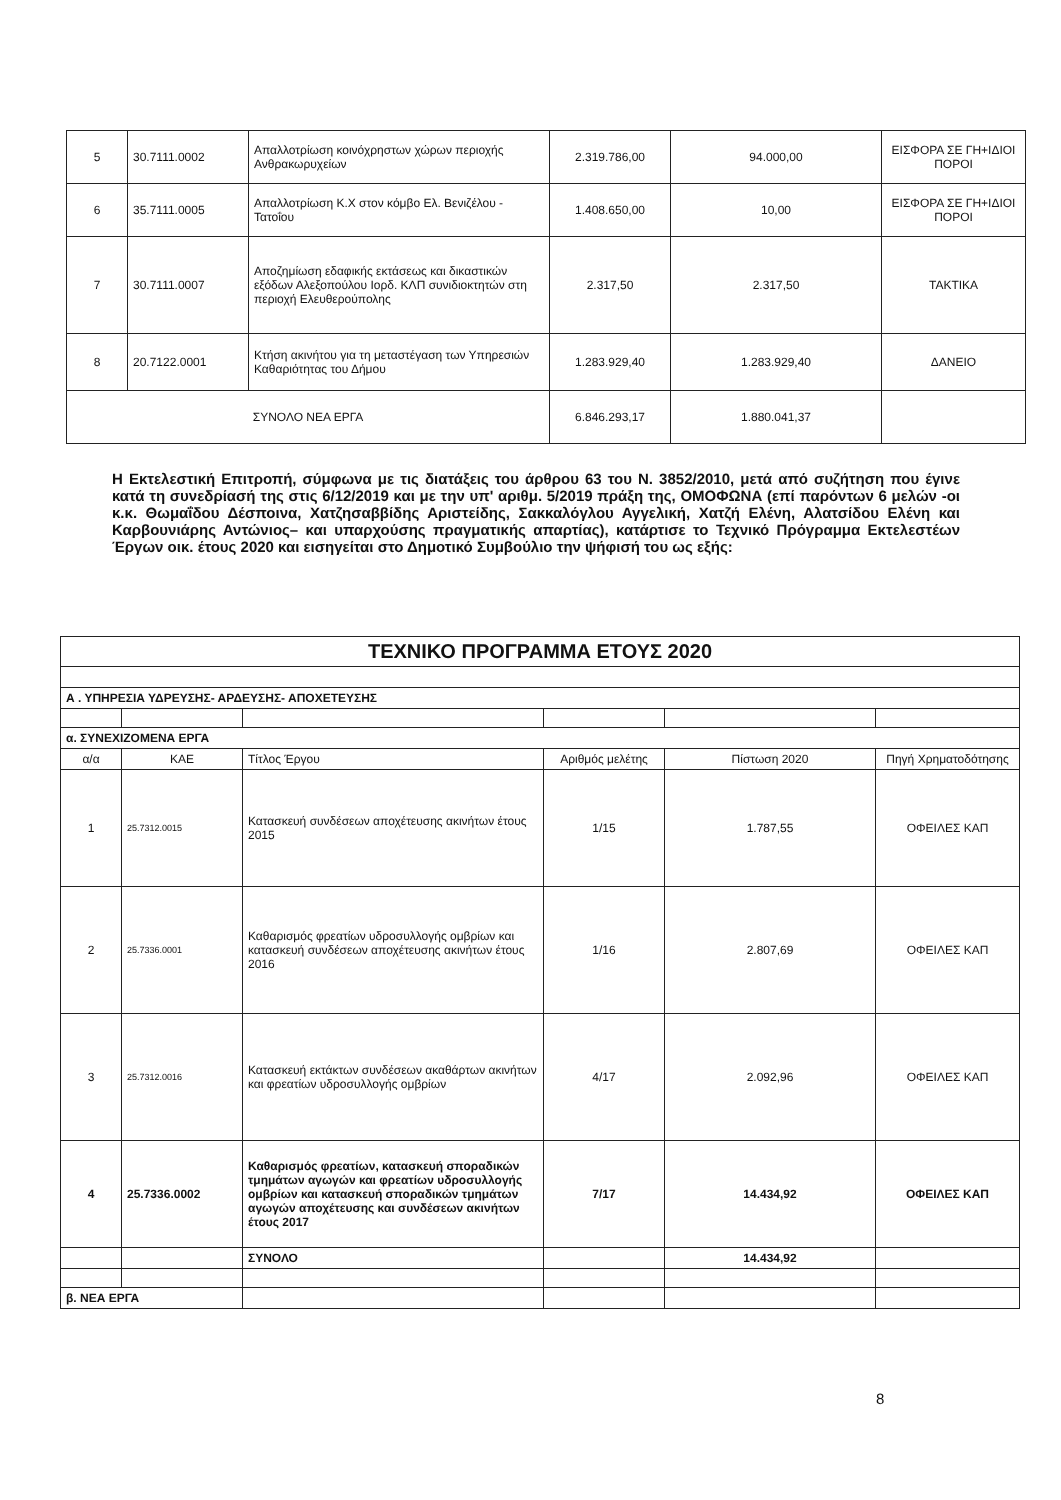| 5 | 30.7111.0002 | Απαλλοτρίωση κοινόχρηστων χώρων περιοχής Ανθρακωρυχείων | 2.319.786,00 | 94.000,00 | ΕΙΣΦΟΡΑ ΣΕ ΓΗ+ΙΔΙΟΙ ΠΟΡΟΙ |
| 6 | 35.7111.0005 | Απαλλοτρίωση Κ.Χ στον κόμβο Ελ. Βενιζέλου - Τατοΐου | 1.408.650,00 | 10,00 | ΕΙΣΦΟΡΑ ΣΕ ΓΗ+ΙΔΙΟΙ ΠΟΡΟΙ |
| 7 | 30.7111.0007 | Αποζημίωση εδαφικής εκτάσεως και δικαστικών εξόδων Αλεξοπούλου Ιορδ. ΚΛΠ συνιδιοκτητών στη περιοχή Ελευθερούπολης | 2.317,50 | 2.317,50 | ΤΑΚΤΙΚΑ |
| 8 | 20.7122.0001 | Κτήση ακινήτου για τη μεταστέγαση των Υπηρεσιών Καθαριότητας του Δήμου | 1.283.929,40 | 1.283.929,40 | ΔΑΝΕΙΟ |
| ΣΥΝΟΛΟ ΝΕΑ ΕΡΓΑ | | | 6.846.293,17 | 1.880.041,37 | |
Η Εκτελεστική Επιτροπή, σύμφωνα με τις διατάξεις του άρθρου 63 του Ν. 3852/2010, μετά από συζήτηση που έγινε κατά τη συνεδρίασή της στις 6/12/2019 και με την υπ' αριθμ. 5/2019 πράξη της, ΟΜΟΦΩΝΑ (επί παρόντων 6 μελών -οι κ.κ. Θωμαΐδου Δέσποινα, Χατζησαββίδης Αριστείδης, Σακκαλόγλου Αγγελική, Χατζή Ελένη, Αλατσίδου Ελένη και Καρβουνιάρης Αντώνιος– και υπαρχούσης πραγματικής απαρτίας), κατάρτισε το Τεχνικό Πρόγραμμα Εκτελεστέων Έργων οικ. έτους 2020 και εισηγείται στο Δημοτικό Συμβούλιο την ψήφισή του ως εξής:
| ΤΕΧΝΙΚΟ ΠΡΟΓΡΑΜΜΑ ΕΤΟΥΣ 2020 | | | | | |
| Α . ΥΠΗΡΕΣΙΑ ΥΔΡΕΥΣΗΣ- ΑΡΔΕΥΣΗΣ- ΑΠΟΧΕΤΕΥΣΗΣ | | | | | |
| α. ΣΥΝΕΧΙΖΟΜΕΝΑ ΕΡΓΑ | | | | | |
| α/α | ΚΑΕ | Τίτλος Έργου | Αριθμός μελέτης | Πίστωση 2020 | Πηγή Χρηματοδότησης |
| 1 | 25.7312.0015 | Κατασκευή συνδέσεων αποχέτευσης ακινήτων έτους 2015 | 1/15 | 1.787,55 | ΟΦΕΙΛΕΣ ΚΑΠ |
| 2 | 25.7336.0001 | Καθαρισμός φρεατίων υδροσυλλογής ομβρίων και κατασκευή συνδέσεων αποχέτευσης ακινήτων έτους 2016 | 1/16 | 2.807,69 | ΟΦΕΙΛΕΣ ΚΑΠ |
| 3 | 25.7312.0016 | Κατασκευή εκτάκτων συνδέσεων ακαθάρτων ακινήτων και φρεατίων υδροσυλλογής ομβρίων | 4/17 | 2.092,96 | ΟΦΕΙΛΕΣ ΚΑΠ |
| 4 | 25.7336.0002 | Καθαρισμός φρεατίων, κατασκευή σποραδικών τμημάτων αγωγών και φρεατίων υδροσυλλογής ομβρίων και κατασκευή σποραδικών τμημάτων αγωγών αποχέτευσης και συνδέσεων ακινήτων έτους 2017 | 7/17 | 14.434,92 | ΟΦΕΙΛΕΣ ΚΑΠ |
| | | ΣΥΝΟΛΟ | | 14.434,92 | |
| β. ΝΕΑ ΕΡΓΑ | | | | | |
8